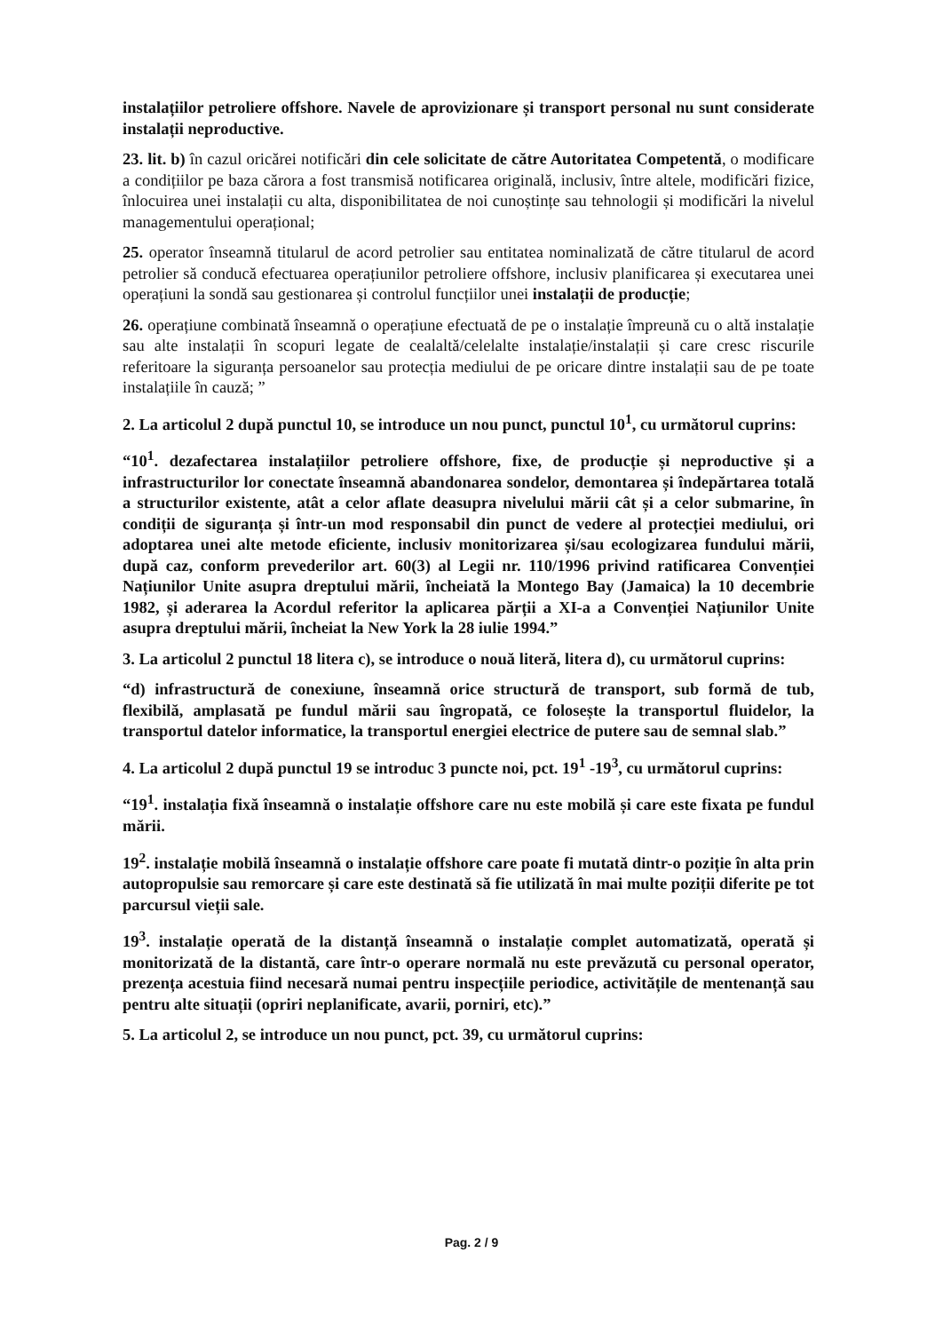instalațiilor petroliere offshore. Navele de aprovizionare și transport personal nu sunt considerate instalații neproductive.
23. lit. b) în cazul oricărei notificări din cele solicitate de către Autoritatea Competentă, o modificare a condițiilor pe baza cărora a fost transmisă notificarea originală, inclusiv, între altele, modificări fizice, înlocuirea unei instalații cu alta, disponibilitatea de noi cunoștințe sau tehnologii și modificări la nivelul managementului operațional;
25. operator înseamnă titularul de acord petrolier sau entitatea nominalizată de către titularul de acord petrolier să conducă efectuarea operațiunilor petroliere offshore, inclusiv planificarea și executarea unei operațiuni la sondă sau gestionarea și controlul funcțiilor unei instalații de producție;
26. operațiune combinată înseamnă o operațiune efectuată de pe o instalație împreună cu o altă instalație sau alte instalații în scopuri legate de cealaltă/celelalte instalație/instalații și care cresc riscurile referitoare la siguranța persoanelor sau protecția mediului de pe oricare dintre instalații sau de pe toate instalațiile în cauză; ”
2. La articolul 2 după punctul 10, se introduce un nou punct, punctul 10<sup>1</sup>, cu următorul cuprins:
“10<sup>1</sup>. dezafectarea instalațiilor petroliere offshore, fixe, de producție și neproductive și a infrastructurilor lor conectate înseamnă abandonarea sondelor, demontarea și îndepărtarea totală a structurilor existente, atât a celor aflate deasupra nivelului mării cât și a celor submarine, în condiții de siguranța și într-un mod responsabil din punct de vedere al protecției mediului, ori adoptarea unei alte metode eficiente, inclusiv monitorizarea și/sau ecologizarea fundului mării, după caz, conform prevederilor art. 60(3) al Legii nr. 110/1996 privind ratificarea Convenției Națiunilor Unite asupra dreptului mării, încheiată la Montego Bay (Jamaica) la 10 decembrie 1982, și aderarea la Acordul referitor la aplicarea părții a XI-a a Convenției Națiunilor Unite asupra dreptului mării, încheiat la New York la 28 iulie 1994.”
3. La articolul 2 punctul 18 litera c), se introduce o nouă literă, litera d), cu următorul cuprins:
“d) infrastructură de conexiune, înseamnă orice structură de transport, sub formă de tub, flexibilă, amplasată pe fundul mării sau îngropată, ce folosește la transportul fluidelor, la transportul datelor informatice, la transportul energiei electrice de putere sau de semnal slab.”
4. La articolul 2 după punctul 19 se introduc 3 puncte noi, pct. 19<sup>1</sup> -19<sup>3</sup>, cu următorul cuprins:
“19<sup>1</sup>. instalația fixă înseamnă o instalație offshore care nu este mobilă și care este fixata pe fundul mării.
19<sup>2</sup>. instalație mobilă înseamnă o instalație offshore care poate fi mutată dintr-o poziție în alta prin autopropulsie sau remorcare și care este destinată să fie utilizată în mai multe poziții diferite pe tot parcursul vieții sale.
19<sup>3</sup>. instalație operată de la distanță înseamnă o instalație complet automatizată, operată și monitorizată de la distantă, care într-o operare normală nu este prevăzută cu personal operator, prezența acestuia fiind necesară numai pentru inspecțiile periodice, activitățile de mentenanță sau pentru alte situații (opriri neplanificate, avarii, porniri, etc).”
5. La articolul 2, se introduce un nou punct, pct. 39, cu următorul cuprins:
Pag. 2 / 9